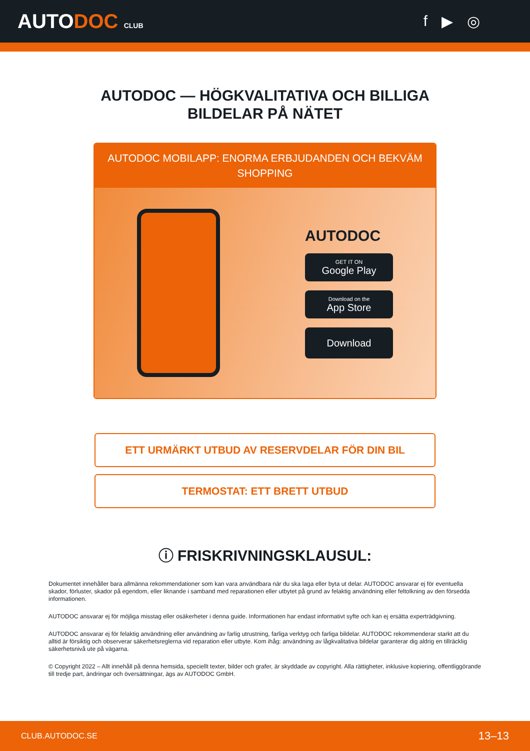AUTODOC CLUB
f ▶ ◎
AUTODOC — HÖGKVALITATIVA OCH BILLIGA
BILDELAR PÅ NÄTET
AUTODOC MOBILAPP: ENORMA ERBJUDANDEN OCH BEKVÄM SHOPPING
AUTODOC
GET IT ON
Google Play
Download on the
App Store
Download
ETT URMÄRKT UTBUD AV RESERVDELAR FÖR DIN BIL
TERMOSTAT: ETT BRETT UTBUD
ⓘ FRISKRIVNINGSKLAUSUL:
Dokumentet innehåller bara allmänna rekommendationer som kan vara användbara när du ska laga eller byta ut delar. AUTODOC ansvarar ej för eventuella skador, förluster, skador på egendom, eller liknande i samband med reparationen eller utbytet på grund av felaktig användning eller feltolkning av den försedda informationen.
AUTODOC ansvarar ej för möjliga misstag eller osäkerheter i denna guide. Informationen har endast informativt syfte och kan ej ersätta experträdgivning.
AUTODOC ansvarar ej för felaktig användning eller användning av farlig utrustning, farliga verktyg och farliga bildelar. AUTODOC rekommenderar starkt att du alltid är försiktig och observerar säkerhetsreglerna vid reparation eller utbyte. Kom ihåg: användning av lågkvalitativa bildelar garanterar dig aldrig en tillräcklig säkerhetsnivå ute på vägarna.
© Copyright 2022 – Allt innehåll på denna hemsida, speciellt texter, bilder och grafer, är skyddade av copyright. Alla rättigheter, inklusive kopiering, offentliggörande till tredje part, ändringar och översättningar, ägs av AUTODOC GmbH.
CLUB.AUTODOC.SE 13–13